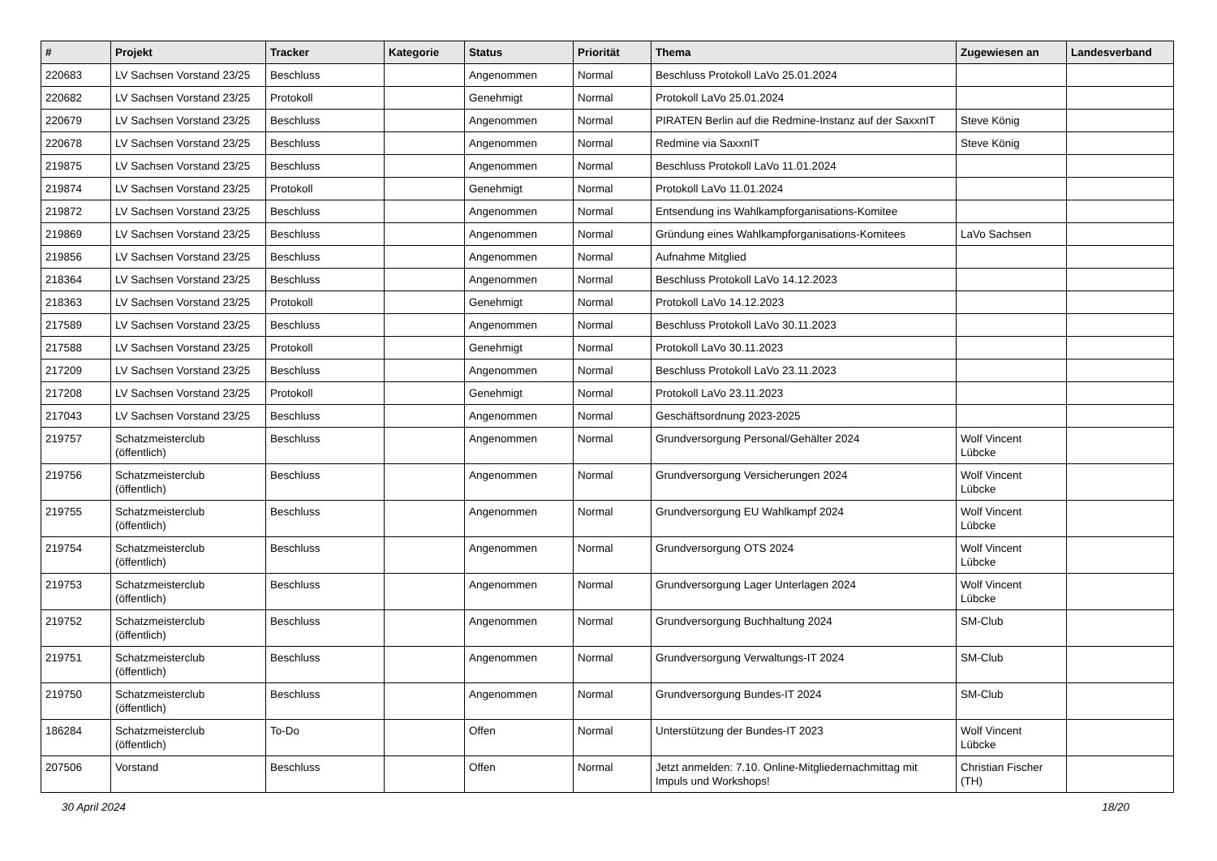| # | Projekt | Tracker | Kategorie | Status | Priorität | Thema | Zugewiesen an | Landesverband |
| --- | --- | --- | --- | --- | --- | --- | --- | --- |
| 220683 | LV Sachsen Vorstand 23/25 | Beschluss | | Angenommen | Normal | Beschluss Protokoll LaVo 25.01.2024 | | |
| 220682 | LV Sachsen Vorstand 23/25 | Protokoll | | Genehmigt | Normal | Protokoll LaVo 25.01.2024 | | |
| 220679 | LV Sachsen Vorstand 23/25 | Beschluss | | Angenommen | Normal | PIRATEN Berlin auf die Redmine-Instanz auf der SaxxnIT | Steve König | |
| 220678 | LV Sachsen Vorstand 23/25 | Beschluss | | Angenommen | Normal | Redmine via SaxxnIT | Steve König | |
| 219875 | LV Sachsen Vorstand 23/25 | Beschluss | | Angenommen | Normal | Beschluss Protokoll LaVo 11.01.2024 | | |
| 219874 | LV Sachsen Vorstand 23/25 | Protokoll | | Genehmigt | Normal | Protokoll LaVo 11.01.2024 | | |
| 219872 | LV Sachsen Vorstand 23/25 | Beschluss | | Angenommen | Normal | Entsendung ins Wahlkampforganisations-Komitee | | |
| 219869 | LV Sachsen Vorstand 23/25 | Beschluss | | Angenommen | Normal | Gründung eines Wahlkampforganisations-Komitees | LaVo Sachsen | |
| 219856 | LV Sachsen Vorstand 23/25 | Beschluss | | Angenommen | Normal | Aufnahme Mitglied | | |
| 218364 | LV Sachsen Vorstand 23/25 | Beschluss | | Angenommen | Normal | Beschluss Protokoll LaVo 14.12.2023 | | |
| 218363 | LV Sachsen Vorstand 23/25 | Protokoll | | Genehmigt | Normal | Protokoll LaVo 14.12.2023 | | |
| 217589 | LV Sachsen Vorstand 23/25 | Beschluss | | Angenommen | Normal | Beschluss Protokoll LaVo 30.11.2023 | | |
| 217588 | LV Sachsen Vorstand 23/25 | Protokoll | | Genehmigt | Normal | Protokoll LaVo 30.11.2023 | | |
| 217209 | LV Sachsen Vorstand 23/25 | Beschluss | | Angenommen | Normal | Beschluss Protokoll LaVo 23.11.2023 | | |
| 217208 | LV Sachsen Vorstand 23/25 | Protokoll | | Genehmigt | Normal | Protokoll LaVo 23.11.2023 | | |
| 217043 | LV Sachsen Vorstand 23/25 | Beschluss | | Angenommen | Normal | Geschäftsordnung 2023-2025 | | |
| 219757 | Schatzmeisterclub (öffentlich) | Beschluss | | Angenommen | Normal | Grundversorgung Personal/Gehälter 2024 | Wolf Vincent Lübcke | |
| 219756 | Schatzmeisterclub (öffentlich) | Beschluss | | Angenommen | Normal | Grundversorgung Versicherungen 2024 | Wolf Vincent Lübcke | |
| 219755 | Schatzmeisterclub (öffentlich) | Beschluss | | Angenommen | Normal | Grundversorgung EU Wahlkampf 2024 | Wolf Vincent Lübcke | |
| 219754 | Schatzmeisterclub (öffentlich) | Beschluss | | Angenommen | Normal | Grundversorgung OTS 2024 | Wolf Vincent Lübcke | |
| 219753 | Schatzmeisterclub (öffentlich) | Beschluss | | Angenommen | Normal | Grundversorgung Lager Unterlagen 2024 | Wolf Vincent Lübcke | |
| 219752 | Schatzmeisterclub (öffentlich) | Beschluss | | Angenommen | Normal | Grundversorgung Buchhaltung 2024 | SM-Club | |
| 219751 | Schatzmeisterclub (öffentlich) | Beschluss | | Angenommen | Normal | Grundversorgung Verwaltungs-IT 2024 | SM-Club | |
| 219750 | Schatzmeisterclub (öffentlich) | Beschluss | | Angenommen | Normal | Grundversorgung Bundes-IT 2024 | SM-Club | |
| 186284 | Schatzmeisterclub (öffentlich) | To-Do | | Offen | Normal | Unterstützung der Bundes-IT 2023 | Wolf Vincent Lübcke | |
| 207506 | Vorstand | Beschluss | | Offen | Normal | Jetzt anmelden: 7.10. Online-Mitgliedernachmittag mit Impuls und Workshops! | Christian Fischer (TH) | |
30 April 2024 18/20